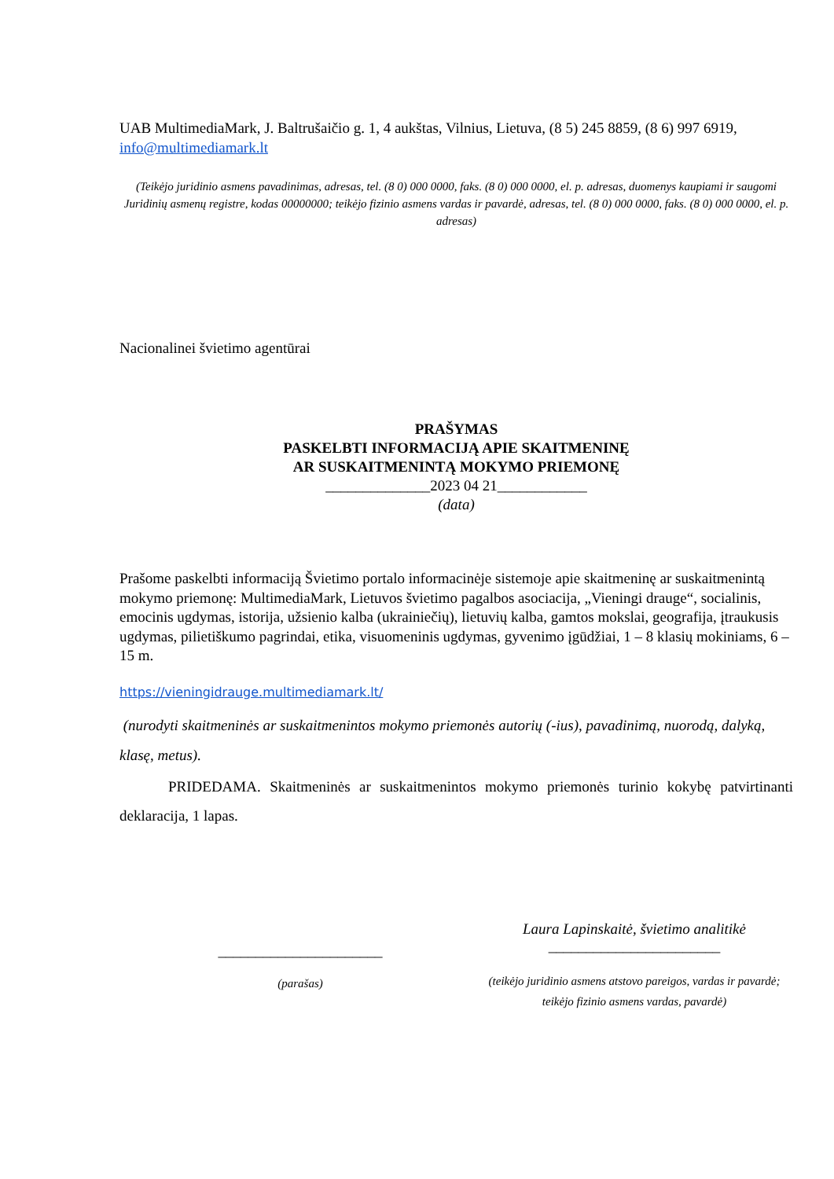UAB MultimediaMark, J. Baltrušaičio g. 1, 4 aukštas, Vilnius, Lietuva, (8 5) 245 8859, (8 6) 997 6919, info@multimediamark.lt
(Teikėjo juridinio asmens pavadinimas, adresas, tel. (8 0) 000 0000, faks. (8 0) 000 0000, el. p. adresas, duomenys kaupiami ir saugomi Juridinių asmenų registre, kodas 00000000; teikėjo fizinio asmens vardas ir pavardė, adresas, tel. (8 0) 000 0000, faks. (8 0) 000 0000, el. p. adresas)
Nacionalinei švietimo agentūrai
PRAŠYMAS
PASKELBTI INFORMACIJĄ APIE SKAITMENINĘ
AR SUSKAITMENINTĄ MOKYMO PRIEMONĘ
______________2023 04 21____________
(data)
Prašome paskelbti informaciją Švietimo portalo informacinėje sistemoje apie skaitmeninę ar suskaitmenintą mokymo priemonę: MultimediaMark, Lietuvos švietimo pagalbos asociacija, „Vieningi drauge“, socialinis, emocinis ugdymas, istorija, užsienio kalba (ukrainiečių), lietuvių kalba, gamtos mokslai, geografija, įtraukusis ugdymas, pilietiškumo pagrindai, etika, visuomeninis ugdymas, gyvenimo įgūdžiai, 1 – 8 klasių mokiniams, 6 – 15 m.
https://vieningidrauge.multimediamark.lt/
(nurodyti skaitmeninės ar suskaitmenintos mokymo priemonės autorių (-ius), pavadinimą, nuorodą, dalyką, klasę, metus).
PRIDEDAMA. Skaitmeninės ar suskaitmenintos mokymo priemonės turinio kokybę patvirtinanti deklaracija, 1 lapas.
______________________
(parašas)
Laura Lapinskaitė, švietimo analitikė
_______________________
(teikėjo juridinio asmens atstovo pareigos, vardas ir pavardė; teikėjo fizinio asmens vardas, pavardė)